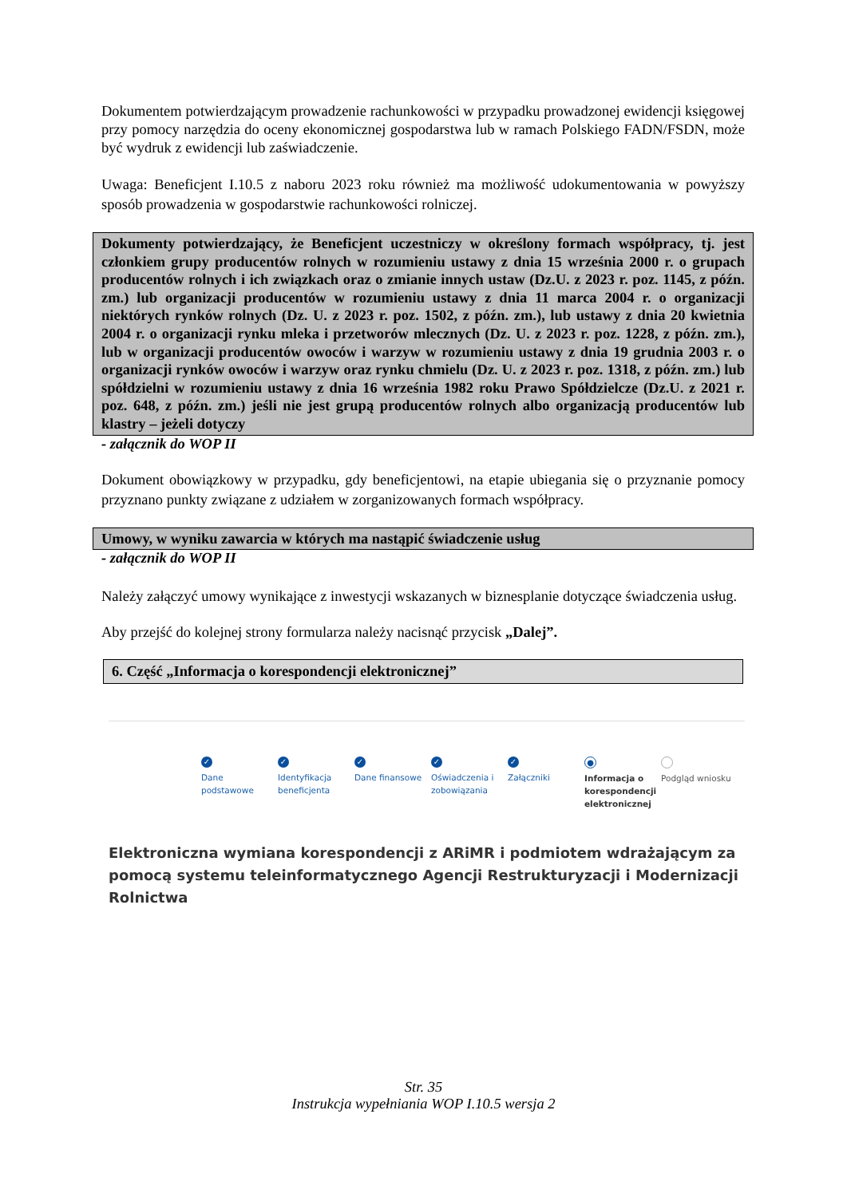Dokumentem potwierdzającym prowadzenie rachunkowości w przypadku prowadzonej ewidencji księgowej przy pomocy narzędzia do oceny ekonomicznej gospodarstwa lub w ramach Polskiego FADN/FSDN, może być wydruk z ewidencji lub zaświadczenie.
Uwaga: Beneficjent I.10.5 z naboru 2023 roku również ma możliwość udokumentowania w powyższy sposób prowadzenia w gospodarstwie rachunkowości rolniczej.
Dokumenty potwierdzający, że Beneficjent uczestniczy w określony formach współpracy, tj. jest członkiem grupy producentów rolnych w rozumieniu ustawy z dnia 15 września 2000 r. o grupach producentów rolnych i ich związkach oraz o zmianie innych ustaw (Dz.U. z 2023 r. poz. 1145, z późn. zm.) lub organizacji producentów w rozumieniu ustawy z dnia 11 marca 2004 r. o organizacji niektórych rynków rolnych (Dz. U. z 2023 r. poz. 1502, z późn. zm.), lub ustawy z dnia 20 kwietnia 2004 r. o organizacji rynku mleka i przetworów mlecznych (Dz. U. z 2023 r. poz. 1228, z późn. zm.), lub w organizacji producentów owoców i warzyw w rozumieniu ustawy z dnia 19 grudnia 2003 r. o organizacji rynków owoców i warzyw oraz rynku chmielu (Dz. U. z 2023 r. poz. 1318, z późn. zm.) lub spółdzielni w rozumieniu ustawy z dnia 16 września 1982 roku Prawo Spółdzielcze (Dz.U. z 2021 r. poz. 648, z późn. zm.) jeśli nie jest grupą producentów rolnych albo organizacją producentów lub klastry – jeżeli dotyczy
- załącznik do WOP II
Dokument obowiązkowy w przypadku, gdy beneficjentowi, na etapie ubiegania się o przyznanie pomocy przyznano punkty związane z udziałem w zorganizowanych formach współpracy.
Umowy, w wyniku zawarcia w których ma nastąpić świadczenie usług
- załącznik do WOP II
Należy załączyć umowy wynikające z inwestycji wskazanych w biznesplanie dotyczące świadczenia usług.
Aby przejść do kolejnej strony formularza należy nacisnąć przycisk „Dalej”.
6. Część „Informacja o korespondencji elektronicznej”
✓
Dane podstawowe
✓
Identyfikacja beneficjenta
✓
Dane finansowe
✓
Oświadczenia i zobowiązania
✓
Załączniki
●
Informacja o korespondencji elektronicznej
Podgląd wniosku
Elektroniczna wymiana korespondencji z ARiMR i podmiotem wdrażającym za pomocą systemu teleinformatycznego Agencji Restrukturyzacji i Modernizacji Rolnictwa
Str. 35
Instrukcja wypełniania WOP I.10.5 wersja 2